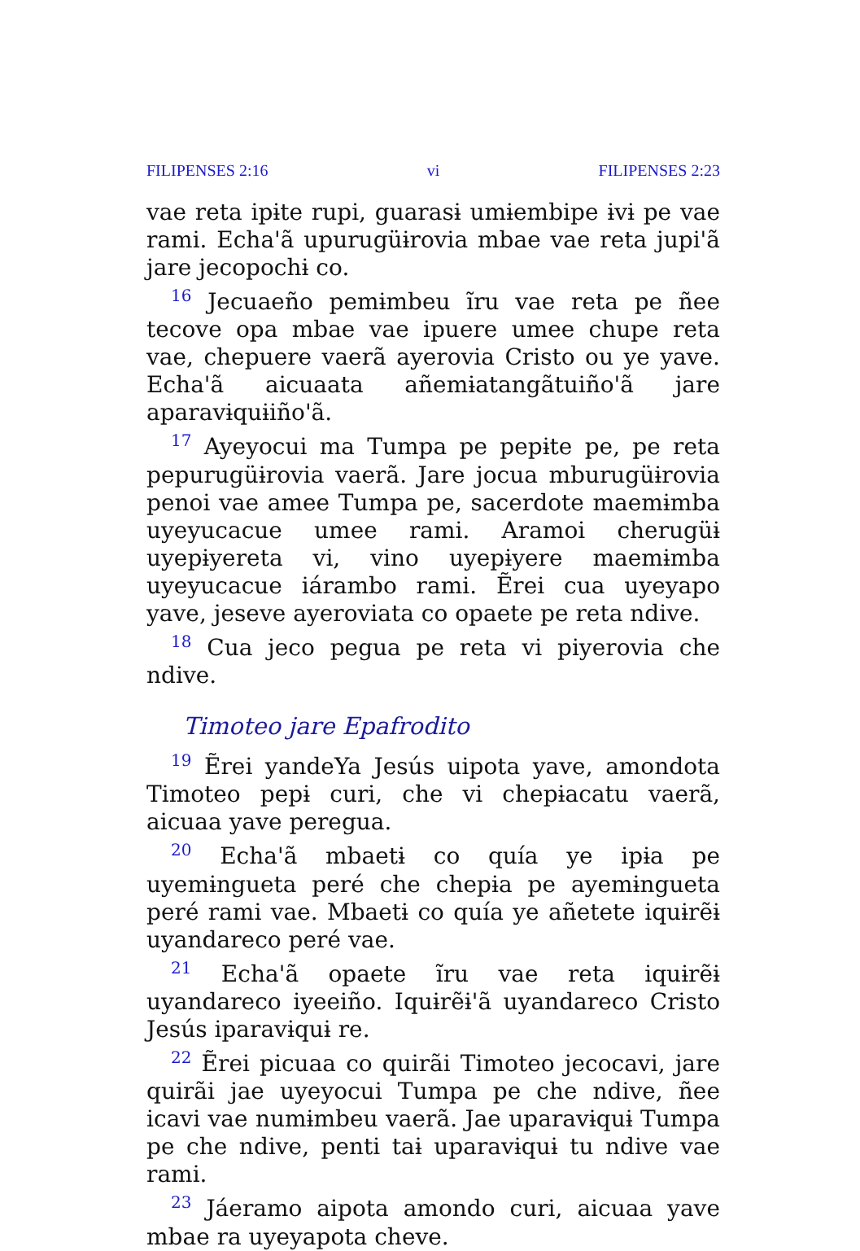FILIPENSES 2:16 vi FILIPENSES 2:23
vae reta ipɨte rupi, guarasɨ umɨembipe ɨvɨ pe vae rami. Echa'ã upurugüɨrovia mbae vae reta jupi'ã jare jecopochɨ co.
<sup>16</sup> Jecuaeño pemɨmbeu ĩru vae reta pe ñee tecove opa mbae vae ipuere umee chupe reta vae, chepuere vaerã ayerovia Cristo ou ye yave. Echa'ã aicuaata añemɨatangãtuiño'ã jare aparavɨquɨiño'ã.
<sup>17</sup> Ayeyocui ma Tumpa pe pepɨte pe, pe reta pepurugüɨrovia vaerã. Jare jocua mburugüɨrovia penoi vae amee Tumpa pe, sacerdote maemɨmba uyeyucacue umee rami. Aramoi cherugüɨ uyepɨyereta vi, vino uyepɨyere maemɨmba uyeyucacue iárambo rami. Ẽrei cua uyeyapo yave, jeseve ayeroviata co opaete pe reta ndive.
<sup>18</sup> Cua jeco pegua pe reta vi piyerovia che ndive.
Timoteo jare Epafrodito
<sup>19</sup> Ẽrei yandeYa Jesús uipota yave, amondota Timoteo pepɨ curi, che vi chepɨacatu vaerã, aicuaa yave peregua.
<sup>20</sup> Echa'ã mbaetɨ co quía ye ipɨa pe uyemɨngueta peré che chepɨa pe ayemɨngueta peré rami vae. Mbaetɨ co quía ye añetete iquɨrẽɨ uyandareco peré vae.
<sup>21</sup> Echa'ã opaete ĩru vae reta iquɨrẽɨ uyandareco iyeeiño. Iquɨrẽɨ'ã uyandareco Cristo Jesús iparavɨquɨ re.
<sup>22</sup> Ẽrei picuaa co quirãi Timoteo jecocavi, jare quirãi jae uyeyocui Tumpa pe che ndive, ñee icavi vae numɨmbeu vaerã. Jae uparavɨquɨ Tumpa pe che ndive, penti taɨ uparavɨquɨ tu ndive vae rami.
<sup>23</sup> Jáeramo aipota amondo curi, aicuaa yave mbae ra uyeyapota cheve.